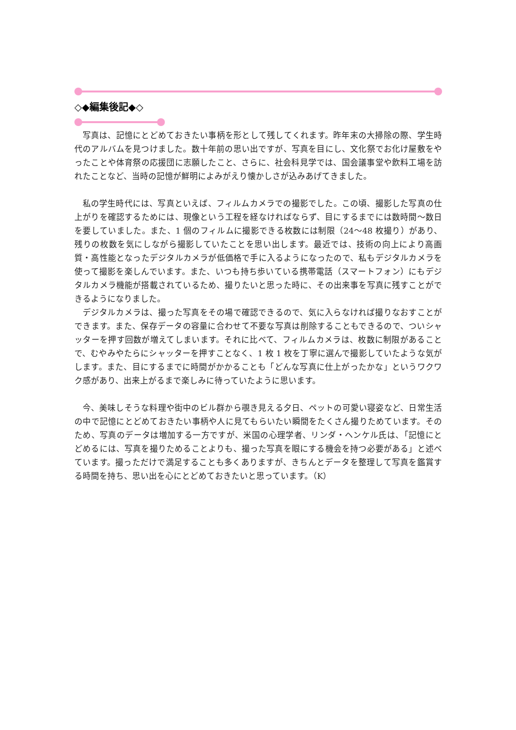◇◆編集後記◆◇
写真は、記憶にとどめておきたい事柄を形として残してくれます。昨年末の大掃除の際、学生時代のアルバムを見つけました。数十年前の思い出ですが、写真を目にし、文化祭でお化け屋敷をやったことや体育祭の応援団に志願したこと、さらに、社会科見学では、国会議事堂や飲料工場を訪れたことなど、当時の記憶が鮮明によみがえり懐かしさが込みあげてきました。
私の学生時代には、写真といえば、フィルムカメラでの撮影でした。この頃、撮影した写真の仕上がりを確認するためには、現像という工程を経なければならず、目にするまでには数時間～数日を要していました。また、1 個のフィルムに撮影できる枚数には制限（24～48 枚撮り）があり、残りの枚数を気にしながら撮影していたことを思い出します。最近では、技術の向上により高画質・高性能となったデジタルカメラが低価格で手に入るようになったので、私もデジタルカメラを使って撮影を楽しんでいます。また、いつも持ち歩いている携帯電話（スマートフォン）にもデジタルカメラ機能が搭載されているため、撮りたいと思った時に、その出来事を写真に残すことができるようになりました。
デジタルカメラは、撮った写真をその場で確認できるので、気に入らなければ撮りなおすことができます。また、保存データの容量に合わせて不要な写真は削除することもできるので、ついシャッターを押す回数が増えてしまいます。それに比べて、フィルムカメラは、枚数に制限があることで、むやみやたらにシャッターを押すことなく、1 枚 1 枚を丁寧に選んで撮影していたような気がします。また、目にするまでに時間がかかることも「どんな写真に仕上がったかな」というワクワク感があり、出来上がるまで楽しみに待っていたように思います。
今、美味しそうな料理や街中のビル群から覗き見える夕日、ペットの可愛い寝姿など、日常生活の中で記憶にとどめておきたい事柄や人に見てもらいたい瞬間をたくさん撮りためています。そのため、写真のデータは増加する一方ですが、米国の心理学者、リンダ・ヘンケル氏は、「記憶にとどめるには、写真を撮りためることよりも、撮った写真を眼にする機会を持つ必要がある」と述べています。撮っただけで満足することも多くありますが、きちんとデータを整理して写真を鑑賞する時間を持ち、思い出を心にとどめておきたいと思っています。（K）